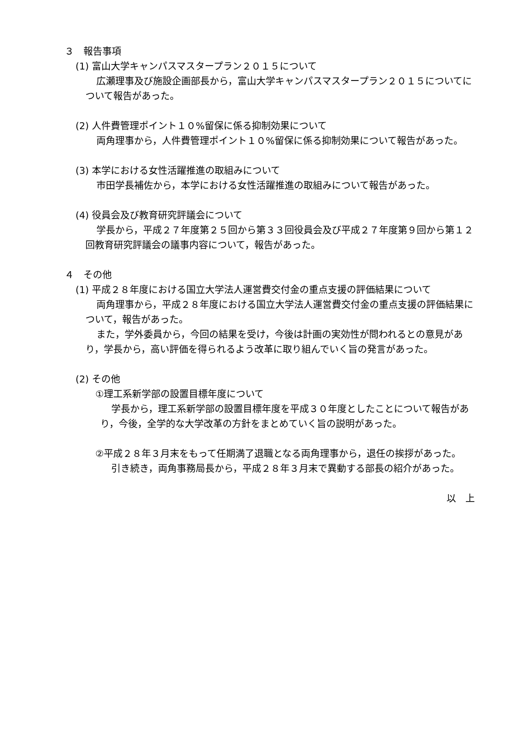３　報告事項
(1) 富山大学キャンパスマスタープラン２０１５について
広瀬理事及び施設企画部長から，富山大学キャンパスマスタープラン２０１５についてについて報告があった。
(2) 人件費管理ポイント１０%留保に係る抑制効果について
両角理事から，人件費管理ポイント１０%留保に係る抑制効果について報告があった。
(3) 本学における女性活躍推進の取組みについて
市田学長補佐から，本学における女性活躍推進の取組みについて報告があった。
(4) 役員会及び教育研究評議会について
学長から，平成２７年度第２５回から第３３回役員会及び平成２７年度第９回から第１２回教育研究評議会の議事内容について，報告があった。
４　その他
(1) 平成２８年度における国立大学法人運営費交付金の重点支援の評価結果について
両角理事から，平成２８年度における国立大学法人運営費交付金の重点支援の評価結果について，報告があった。
また，学外委員から，今回の結果を受け，今後は計画の実効性が問われるとの意見があり，学長から，高い評価を得られるよう改革に取り組んでいく旨の発言があった。
(2) その他
①理工系新学部の設置目標年度について
学長から，理工系新学部の設置目標年度を平成３０年度としたことについて報告があり，今後，全学的な大学改革の方針をまとめていく旨の説明があった。
②平成２８年３月末をもって任期満了退職となる両角理事から，退任の挨拶があった。
引き続き，両角事務局長から，平成２８年３月末で異動する部長の紹介があった。
以　上